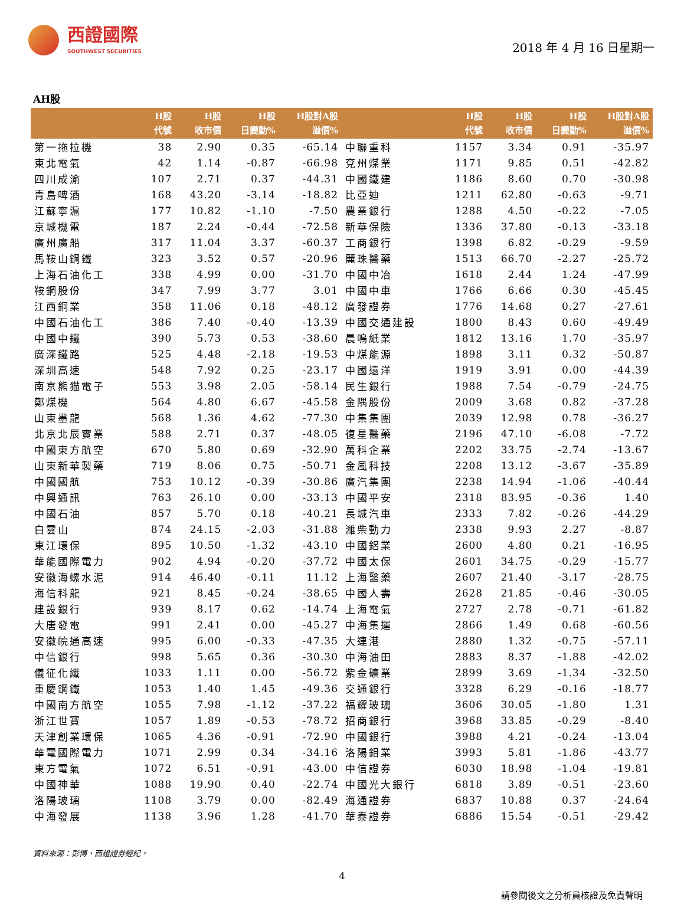西證國際
SOUTHWEST SECURITIES
2018 年 4 月 16 日星期一
AH股
| | H股 代號 | H股 收市價 | H股 日變動% | H股對A股 溢價% | | H股 代號 | H股 收市價 | H股 日變動% | H股對A股 溢價% |
| --- | --- | --- | --- | --- | --- | --- | --- | --- | --- |
| 第一拖拉機 | 38 | 2.90 | 0.35 | -65.14 | 中聯重科 | 1157 | 3.34 | 0.91 | -35.97 |
| 東北電氣 | 42 | 1.14 | -0.87 | -66.98 | 兗州煤業 | 1171 | 9.85 | 0.51 | -42.82 |
| 四川成渝 | 107 | 2.71 | 0.37 | -44.31 | 中國鐵建 | 1186 | 8.60 | 0.70 | -30.98 |
| 青島啤酒 | 168 | 43.20 | -3.14 | -18.82 | 比亞迪 | 1211 | 62.80 | -0.63 | -9.71 |
| 江蘇寧滬 | 177 | 10.82 | -1.10 | -7.50 | 農業銀行 | 1288 | 4.50 | -0.22 | -7.05 |
| 京城機電 | 187 | 2.24 | -0.44 | -72.58 | 新華保險 | 1336 | 37.80 | -0.13 | -33.18 |
| 廣州廣船 | 317 | 11.04 | 3.37 | -60.37 | 工商銀行 | 1398 | 6.82 | -0.29 | -9.59 |
| 馬鞍山鋼鐵 | 323 | 3.52 | 0.57 | -20.96 | 麗珠醫藥 | 1513 | 66.70 | -2.27 | -25.72 |
| 上海石油化工 | 338 | 4.99 | 0.00 | -31.70 | 中國中冶 | 1618 | 2.44 | 1.24 | -47.99 |
| 鞍鋼股份 | 347 | 7.99 | 3.77 | 3.01 | 中國中車 | 1766 | 6.66 | 0.30 | -45.45 |
| 江西銅業 | 358 | 11.06 | 0.18 | -48.12 | 廣發證券 | 1776 | 14.68 | 0.27 | -27.61 |
| 中國石油化工 | 386 | 7.40 | -0.40 | -13.39 | 中國交通建設 | 1800 | 8.43 | 0.60 | -49.49 |
| 中國中鐵 | 390 | 5.73 | 0.53 | -38.60 | 晨鳴紙業 | 1812 | 13.16 | 1.70 | -35.97 |
| 廣深鐵路 | 525 | 4.48 | -2.18 | -19.53 | 中煤能源 | 1898 | 3.11 | 0.32 | -50.87 |
| 深圳高速 | 548 | 7.92 | 0.25 | -23.17 | 中國遠洋 | 1919 | 3.91 | 0.00 | -44.39 |
| 南京熊猫電子 | 553 | 3.98 | 2.05 | -58.14 | 民生銀行 | 1988 | 7.54 | -0.79 | -24.75 |
| 鄭煤機 | 564 | 4.80 | 6.67 | -45.58 | 金隅股份 | 2009 | 3.68 | 0.82 | -37.28 |
| 山東墨龍 | 568 | 1.36 | 4.62 | -77.30 | 中集集團 | 2039 | 12.98 | 0.78 | -36.27 |
| 北京北辰實業 | 588 | 2.71 | 0.37 | -48.05 | 復星醫藥 | 2196 | 47.10 | -6.08 | -7.72 |
| 中國東方航空 | 670 | 5.80 | 0.69 | -32.90 | 萬科企業 | 2202 | 33.75 | -2.74 | -13.67 |
| 山東新華製藥 | 719 | 8.06 | 0.75 | -50.71 | 金風科技 | 2208 | 13.12 | -3.67 | -35.89 |
| 中國國航 | 753 | 10.12 | -0.39 | -30.86 | 廣汽集團 | 2238 | 14.94 | -1.06 | -40.44 |
| 中興通訊 | 763 | 26.10 | 0.00 | -33.13 | 中國平安 | 2318 | 83.95 | -0.36 | 1.40 |
| 中國石油 | 857 | 5.70 | 0.18 | -40.21 | 長城汽車 | 2333 | 7.82 | -0.26 | -44.29 |
| 白雲山 | 874 | 24.15 | -2.03 | -31.88 | 濰柴動力 | 2338 | 9.93 | 2.27 | -8.87 |
| 東江環保 | 895 | 10.50 | -1.32 | -43.10 | 中國鋁業 | 2600 | 4.80 | 0.21 | -16.95 |
| 華能國際電力 | 902 | 4.94 | -0.20 | -37.72 | 中國太保 | 2601 | 34.75 | -0.29 | -15.77 |
| 安徽海螺水泥 | 914 | 46.40 | -0.11 | 11.12 | 上海醫藥 | 2607 | 21.40 | -3.17 | -28.75 |
| 海信科龍 | 921 | 8.45 | -0.24 | -38.65 | 中國人壽 | 2628 | 21.85 | -0.46 | -30.05 |
| 建設銀行 | 939 | 8.17 | 0.62 | -14.74 | 上海電氣 | 2727 | 2.78 | -0.71 | -61.82 |
| 大唐發電 | 991 | 2.41 | 0.00 | -45.27 | 中海集運 | 2866 | 1.49 | 0.68 | -60.56 |
| 安徽皖通高速 | 995 | 6.00 | -0.33 | -47.35 | 大連港 | 2880 | 1.32 | -0.75 | -57.11 |
| 中信銀行 | 998 | 5.65 | 0.36 | -30.30 | 中海油田 | 2883 | 8.37 | -1.88 | -42.02 |
| 儀征化纖 | 1033 | 1.11 | 0.00 | -56.72 | 紫金礦業 | 2899 | 3.69 | -1.34 | -32.50 |
| 重慶鋼鐵 | 1053 | 1.40 | 1.45 | -49.36 | 交通銀行 | 3328 | 6.29 | -0.16 | -18.77 |
| 中國南方航空 | 1055 | 7.98 | -1.12 | -37.22 | 福耀玻璃 | 3606 | 30.05 | -1.80 | 1.31 |
| 浙江世寶 | 1057 | 1.89 | -0.53 | -78.72 | 招商銀行 | 3968 | 33.85 | -0.29 | -8.40 |
| 天津創業環保 | 1065 | 4.36 | -0.91 | -72.90 | 中國銀行 | 3988 | 4.21 | -0.24 | -13.04 |
| 華電國際電力 | 1071 | 2.99 | 0.34 | -34.16 | 洛陽鉬業 | 3993 | 5.81 | -1.86 | -43.77 |
| 東方電氣 | 1072 | 6.51 | -0.91 | -43.00 | 中信證券 | 6030 | 18.98 | -1.04 | -19.81 |
| 中國神華 | 1088 | 19.90 | 0.40 | -22.74 | 中國光大銀行 | 6818 | 3.89 | -0.51 | -23.60 |
| 洛陽玻璃 | 1108 | 3.79 | 0.00 | -82.49 | 海通證券 | 6837 | 10.88 | 0.37 | -24.64 |
| 中海發展 | 1138 | 3.96 | 1.28 | -41.70 | 華泰證券 | 6886 | 15.54 | -0.51 | -29.42 |
資料來源：彭博、西證證券經紀。
4
請參閱後文之分析員核證及免責聲明